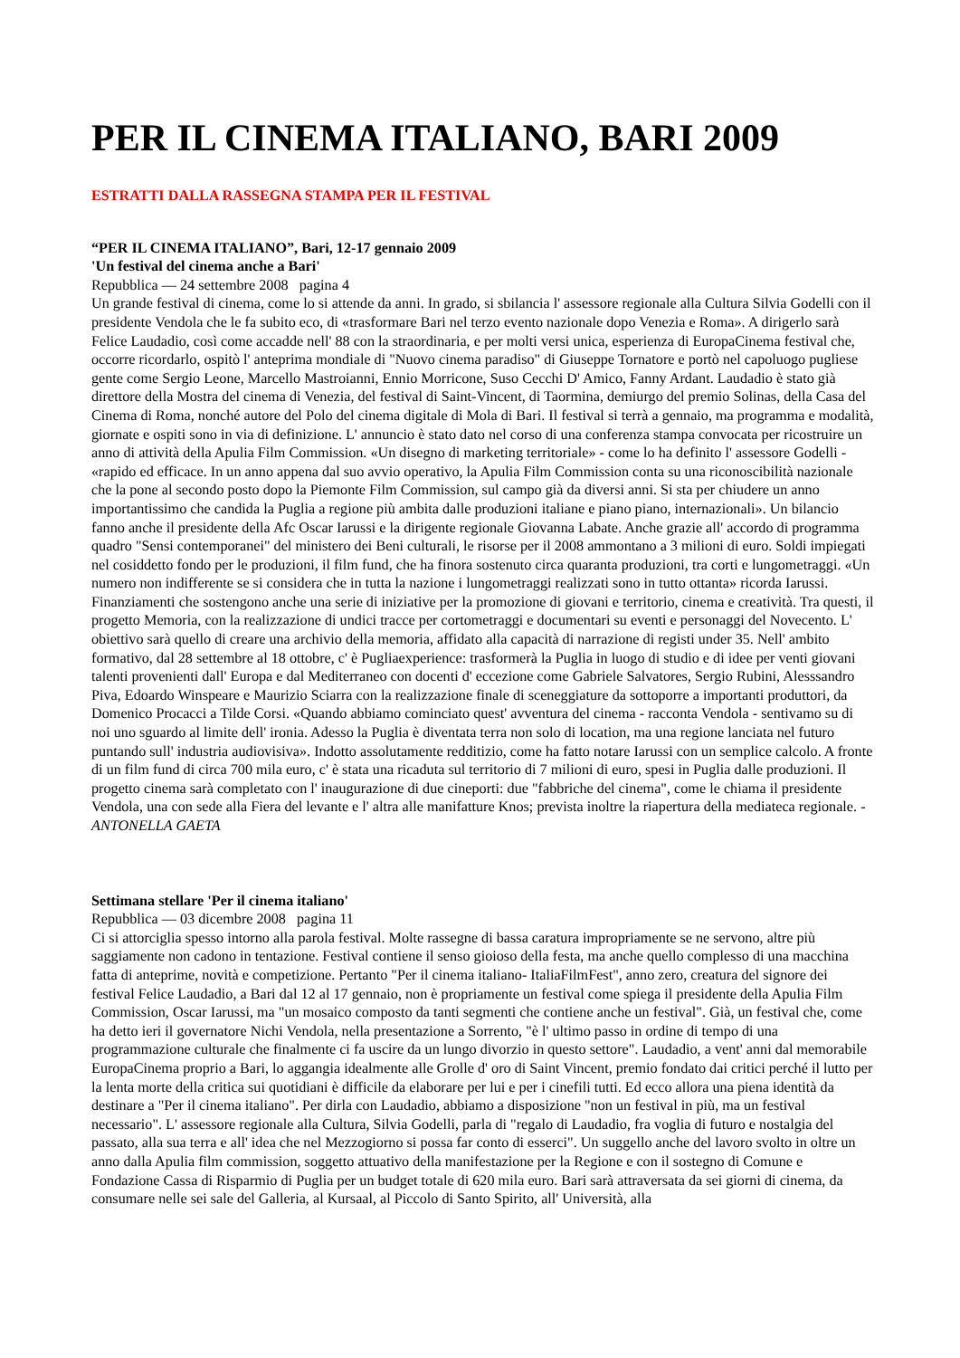PER IL CINEMA ITALIANO, BARI 2009
ESTRATTI DALLA RASSEGNA STAMPA PER IL FESTIVAL
“PER IL CINEMA ITALIANO”, Bari, 12-17 gennaio 2009
'Un festival del cinema anche a Bari'
Repubblica — 24 settembre 2008 pagina 4
Un grande festival di cinema, come lo si attende da anni. In grado, si sbilancia l' assessore regionale alla Cultura Silvia Godelli con il presidente Vendola che le fa subito eco, di «trasformare Bari nel terzo evento nazionale dopo Venezia e Roma». A dirigerlo sarà Felice Laudadio, così come accadde nell' 88 con la straordinaria, e per molti versi unica, esperienza di EuropaCinema festival che, occorre ricordarlo, ospitò l' anteprima mondiale di "Nuovo cinema paradiso" di Giuseppe Tornatore e portò nel capoluogo pugliese gente come Sergio Leone, Marcello Mastroianni, Ennio Morricone, Suso Cecchi D' Amico, Fanny Ardant. Laudadio è stato già direttore della Mostra del cinema di Venezia, del festival di Saint-Vincent, di Taormina, demiurgo del premio Solinas, della Casa del Cinema di Roma, nonché autore del Polo del cinema digitale di Mola di Bari. Il festival si terrà a gennaio, ma programma e modalità, giornate e ospiti sono in via di definizione. L' annuncio è stato dato nel corso di una conferenza stampa convocata per ricostruire un anno di attività della Apulia Film Commission. «Un disegno di marketing territoriale» - come lo ha definito l' assessore Godelli - «rapido ed efficace. In un anno appena dal suo avvio operativo, la Apulia Film Commission conta su una riconoscibilità nazionale che la pone al secondo posto dopo la Piemonte Film Commission, sul campo già da diversi anni. Si sta per chiudere un anno importantissimo che candida la Puglia a regione più ambita dalle produzioni italiane e piano piano, internazionali». Un bilancio fanno anche il presidente della Afc Oscar Iarussi e la dirigente regionale Giovanna Labate. Anche grazie all' accordo di programma quadro "Sensi contemporanei" del ministero dei Beni culturali, le risorse per il 2008 ammontano a 3 milioni di euro. Soldi impiegati nel cosiddetto fondo per le produzioni, il film fund, che ha finora sostenuto circa quaranta produzioni, tra corti e lungometraggi. «Un numero non indifferente se si considera che in tutta la nazione i lungometraggi realizzati sono in tutto ottanta» ricorda Iarussi. Finanziamenti che sostengono anche una serie di iniziative per la promozione di giovani e territorio, cinema e creatività. Tra questi, il progetto Memoria, con la realizzazione di undici tracce per cortometraggi e documentari su eventi e personaggi del Novecento. L' obiettivo sarà quello di creare una archivio della memoria, affidato alla capacità di narrazione di registi under 35. Nell' ambito formativo, dal 28 settembre al 18 ottobre, c' è Pugliaexperience: trasformerà la Puglia in luogo di studio e di idee per venti giovani talenti provenienti dall' Europa e dal Mediterraneo con docenti d' eccezione come Gabriele Salvatores, Sergio Rubini, Alesssandro Piva, Edoardo Winspeare e Maurizio Sciarra con la realizzazione finale di sceneggiature da sottoporre a importanti produttori, da Domenico Procacci a Tilde Corsi. «Quando abbiamo cominciato quest' avventura del cinema - racconta Vendola - sentivamo su di noi uno sguardo al limite dell' ironia. Adesso la Puglia è diventata terra non solo di location, ma una regione lanciata nel futuro puntando sull' industria audiovisiva». Indotto assolutamente redditizio, come ha fatto notare Iarussi con un semplice calcolo. A fronte di un film fund di circa 700 mila euro, c' è stata una ricaduta sul territorio di 7 milioni di euro, spesi in Puglia dalle produzioni. Il progetto cinema sarà completato con l' inaugurazione di due cineporti: due "fabbriche del cinema", come le chiama il presidente Vendola, una con sede alla Fiera del levante e l' altra alle manifatture Knos; prevista inoltre la riapertura della mediateca regionale. - ANTONELLA GAETA
Settimana stellare 'Per il cinema italiano'
Repubblica — 03 dicembre 2008 pagina 11
Ci si attorciglia spesso intorno alla parola festival. Molte rassegne di bassa caratura impropriamente se ne servono, altre più saggiamente non cadono in tentazione. Festival contiene il senso gioioso della festa, ma anche quello complesso di una macchina fatta di anteprime, novità e competizione. Pertanto "Per il cinema italiano- ItaliaFilmFest", anno zero, creatura del signore dei festival Felice Laudadio, a Bari dal 12 al 17 gennaio, non è propriamente un festival come spiega il presidente della Apulia Film Commission, Oscar Iarussi, ma "un mosaico composto da tanti segmenti che contiene anche un festival". Già, un festival che, come ha detto ieri il governatore Nichi Vendola, nella presentazione a Sorrento, "è l' ultimo passo in ordine di tempo di una programmazione culturale che finalmente ci fa uscire da un lungo divorzio in questo settore". Laudadio, a vent' anni dal memorabile EuropaCinema proprio a Bari, lo aggangia idealmente alle Grolle d' oro di Saint Vincent, premio fondato dai critici perché il lutto per la lenta morte della critica sui quotidiani è difficile da elaborare per lui e per i cinefili tutti. Ed ecco allora una piena identità da destinare a "Per il cinema italiano". Per dirla con Laudadio, abbiamo a disposizione "non un festival in più, ma un festival necessario". L' assessore regionale alla Cultura, Silvia Godelli, parla di "regalo di Laudadio, fra voglia di futuro e nostalgia del passato, alla sua terra e all' idea che nel Mezzogiorno si possa far conto di esserci". Un suggello anche del lavoro svolto in oltre un anno dalla Apulia film commission, soggetto attuativo della manifestazione per la Regione e con il sostegno di Comune e Fondazione Cassa di Risparmio di Puglia per un budget totale di 620 mila euro. Bari sarà attraversata da sei giorni di cinema, da consumare nelle sei sale del Galleria, al Kursaal, al Piccolo di Santo Spirito, all' Università, alla